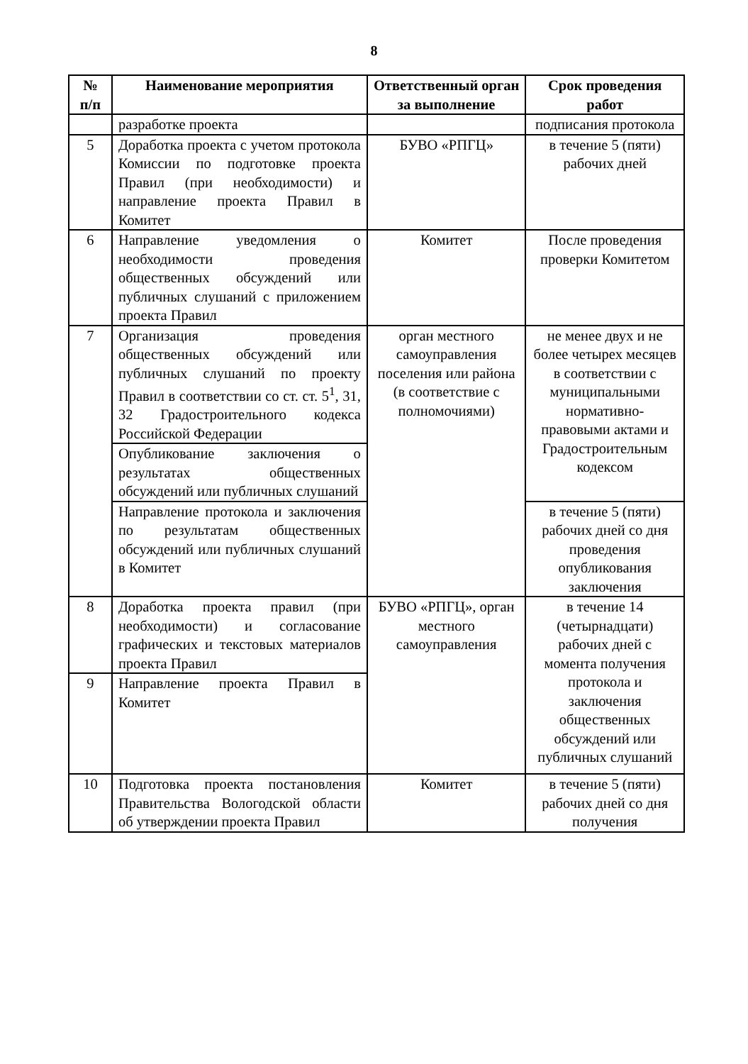8
| № п/п | Наименование мероприятия | Ответственный орган за выполнение | Срок проведения работ |
| --- | --- | --- | --- |
| | разработке проекта | | подписания протокола |
| 5 | Доработка проекта с учетом протокола Комиссии по подготовке проекта Правил (при необходимости) и направление проекта Правил в Комитет | БУВО «РПГЦ» | в течение 5 (пяти) рабочих дней |
| 6 | Направление уведомления о необходимости проведения общественных обсуждений или публичных слушаний с приложением проекта Правил | Комитет | После проведения проверки Комитетом |
| 7 | Организация проведения общественных обсуждений или публичных слушаний по проекту Правил в соответствии со ст. ст. 5<sup>1</sup>, 31, 32 Градостроительного кодекса Российской Федерации | орган местного самоуправления поселения или района (в соответствие с полномочиями) | не менее двух и не более четырех месяцев в соответствии с муниципальными нормативно-правовыми актами и Градостроительным кодексом |
| | Опубликование заключения о результатах общественных обсуждений или публичных слушаний | | |
| | Направление протокола и заключения по результатам общественных обсуждений или публичных слушаний в Комитет | | в течение 5 (пяти) рабочих дней со дня проведения опубликования заключения |
| 8 | Доработка проекта правил (при необходимости) и согласование графических и текстовых материалов проекта Правил | БУВО «РПГЦ», орган местного самоуправления | в течение 14 (четырнадцати) рабочих дней с момента получения протокола и заключения общественных обсуждений или публичных слушаний |
| 9 | Направление проекта Правил в Комитет | | |
| 10 | Подготовка проекта постановления Правительства Вологодской области об утверждении проекта Правил | Комитет | в течение 5 (пяти) рабочих дней со дня получения |